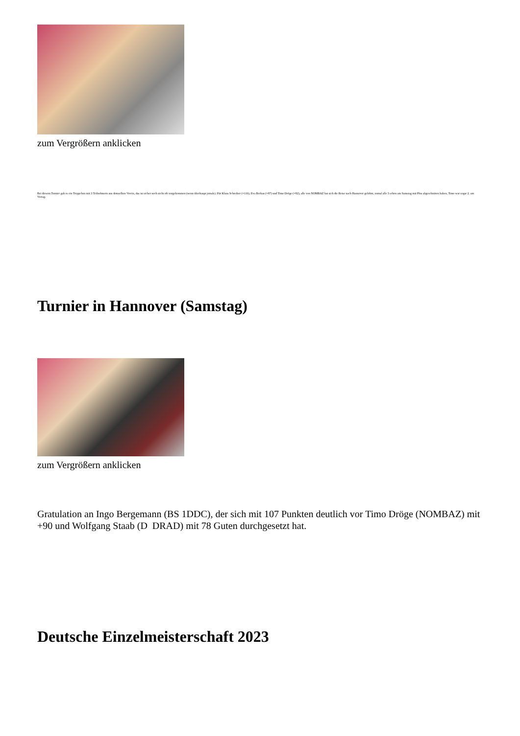zum Vergrößern anklicken
Bei diesem Turnier gab es ein Treppchen mit 3 Teilnehmern aus demselben Verein, das ist sicher noch nicht oft vorgekommen (wenn überhaupt jemals). Für Klaus Schreiber (+116), Eva Berkau (+87) und Timo Dröge (+82), alle von NOMBAZ hat sich die Reise nach Hannover gelohnt, zumal alle 3 schon am Samstag mit Plus abgeschnitten haben, Timo war sogar 2. am Vortag.
Turnier in Hannover (Samstag)
zum Vergrößern anklicken
Gratulation an Ingo Bergemann (BS 1DDC), der sich mit 107 Punkten deutlich vor Timo Dröge (NOMBAZ) mit +90 und Wolfgang Staab (D DRAD) mit 78 Guten durchgesetzt hat.
Deutsche Einzelmeisterschaft 2023